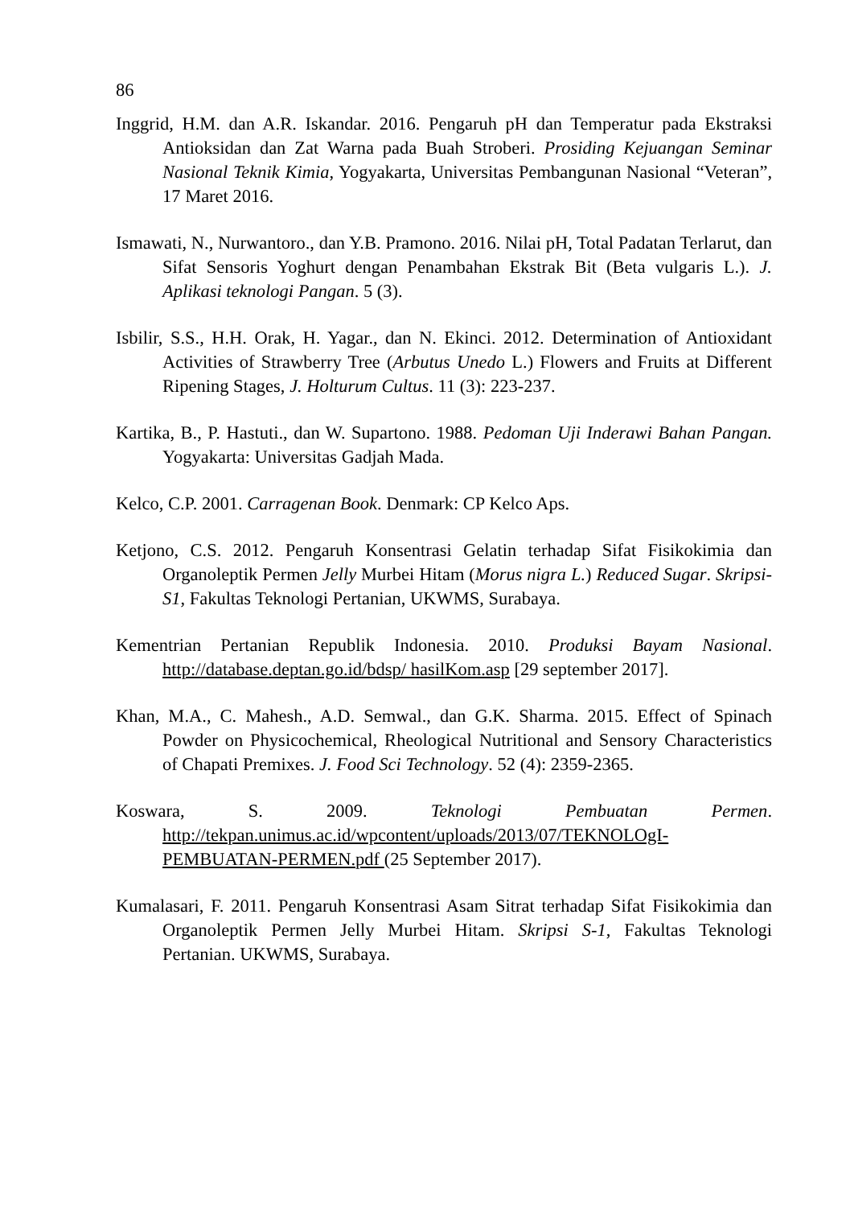86
Inggrid, H.M. dan A.R. Iskandar. 2016. Pengaruh pH dan Temperatur pada Ekstraksi Antioksidan dan Zat Warna pada Buah Stroberi. Prosiding Kejuangan Seminar Nasional Teknik Kimia, Yogyakarta, Universitas Pembangunan Nasional “Veteran”, 17 Maret 2016.
Ismawati, N., Nurwantoro., dan Y.B. Pramono. 2016. Nilai pH, Total Padatan Terlarut, dan Sifat Sensoris Yoghurt dengan Penambahan Ekstrak Bit (Beta vulgaris L.). J. Aplikasi teknologi Pangan. 5 (3).
Isbilir, S.S., H.H. Orak, H. Yagar., dan N. Ekinci. 2012. Determination of Antioxidant Activities of Strawberry Tree (Arbutus Unedo L.) Flowers and Fruits at Different Ripening Stages, J. Holturum Cultus. 11 (3): 223-237.
Kartika, B., P. Hastuti., dan W. Supartono. 1988. Pedoman Uji Inderawi Bahan Pangan. Yogyakarta: Universitas Gadjah Mada.
Kelco, C.P. 2001. Carragenan Book. Denmark: CP Kelco Aps.
Ketjono, C.S. 2012. Pengaruh Konsentrasi Gelatin terhadap Sifat Fisikokimia dan Organoleptik Permen Jelly Murbei Hitam (Morus nigra L.) Reduced Sugar. Skripsi-S1, Fakultas Teknologi Pertanian, UKWMS, Surabaya.
Kementrian Pertanian Republik Indonesia. 2010. Produksi Bayam Nasional. http://database.deptan.go.id/bdsp/ hasilKom.asp [29 september 2017].
Khan, M.A., C. Mahesh., A.D. Semwal., dan G.K. Sharma. 2015. Effect of Spinach Powder on Physicochemical, Rheological Nutritional and Sensory Characteristics of Chapati Premixes. J. Food Sci Technology. 52 (4): 2359-2365.
Koswara, S. 2009. Teknologi Pembuatan Permen. http://tekpan.unimus.ac.id/wpcontent/uploads/2013/07/TEKNOLOgI-PEMBUATAN-PERMEN.pdf (25 September 2017).
Kumalasari, F. 2011. Pengaruh Konsentrasi Asam Sitrat terhadap Sifat Fisikokimia dan Organoleptik Permen Jelly Murbei Hitam. Skripsi S-1, Fakultas Teknologi Pertanian. UKWMS, Surabaya.